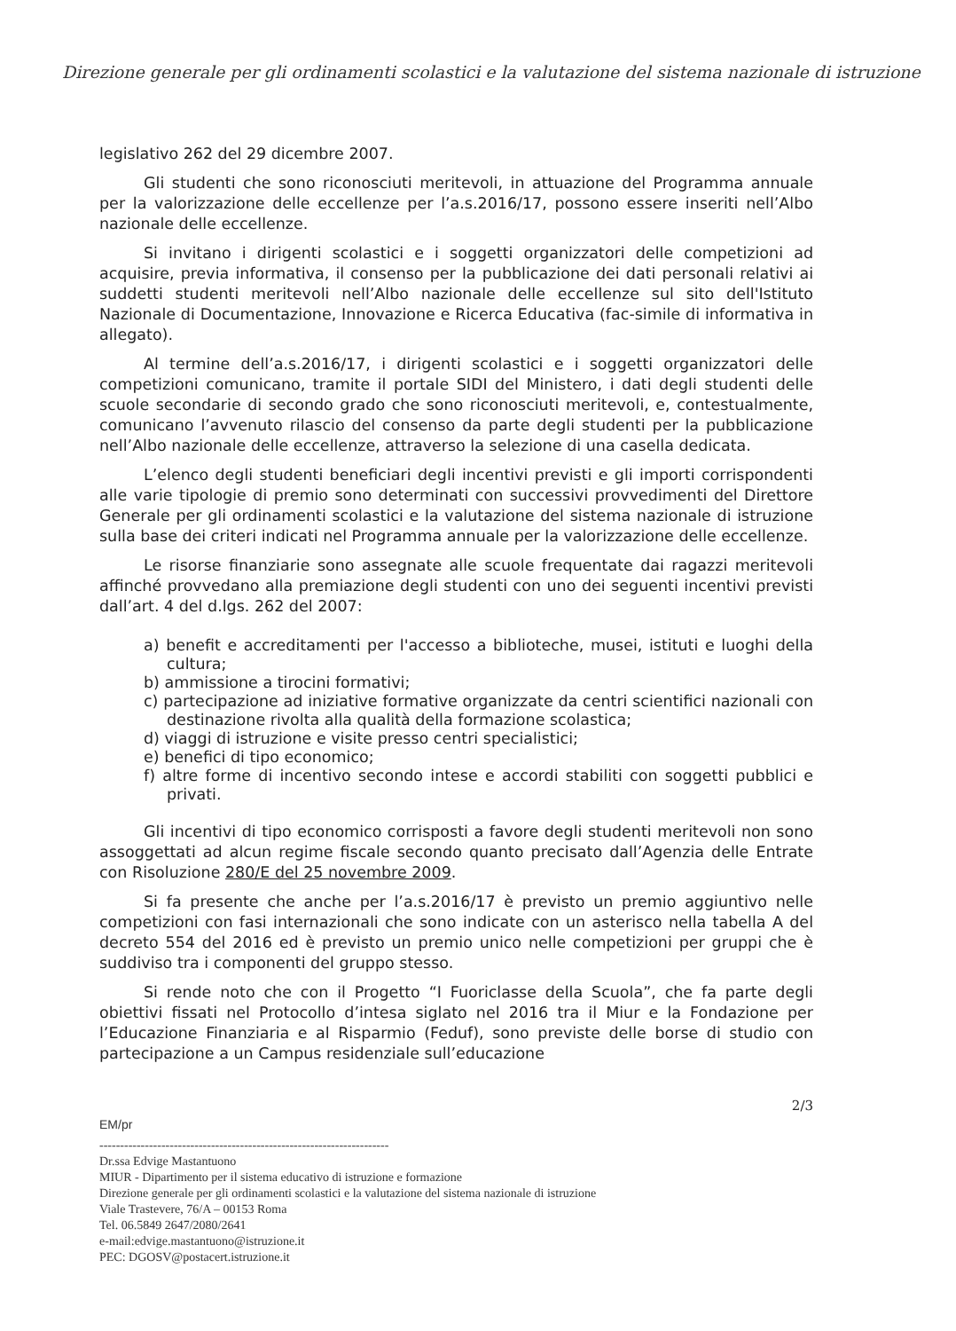Direzione generale per gli ordinamenti scolastici e la valutazione del sistema nazionale di istruzione
legislativo 262 del 29 dicembre 2007.
Gli studenti che sono riconosciuti meritevoli, in attuazione del Programma annuale per la valorizzazione delle eccellenze per l’a.s.2016/17, possono essere inseriti nell’Albo nazionale delle eccellenze.
Si invitano i dirigenti scolastici e i soggetti organizzatori delle competizioni ad acquisire, previa informativa, il consenso per la pubblicazione dei dati personali relativi ai suddetti studenti meritevoli nell’Albo nazionale delle eccellenze sul sito dell'Istituto Nazionale di Documentazione, Innovazione e Ricerca Educativa (fac-simile di informativa in allegato).
Al termine dell’a.s.2016/17, i dirigenti scolastici e i soggetti organizzatori delle competizioni comunicano, tramite il portale SIDI del Ministero, i dati degli studenti delle scuole secondarie di secondo grado che sono riconosciuti meritevoli, e, contestualmente, comunicano l’avvenuto rilascio del consenso da parte degli studenti per la pubblicazione nell’Albo nazionale delle eccellenze, attraverso la selezione di una casella dedicata.
L’elenco degli studenti beneficiari degli incentivi previsti e gli importi corrispondenti alle varie tipologie di premio sono determinati con successivi provvedimenti del Direttore Generale per gli ordinamenti scolastici e la valutazione del sistema nazionale di istruzione sulla base dei criteri indicati nel Programma annuale per la valorizzazione delle eccellenze.
Le risorse finanziarie sono assegnate alle scuole frequentate dai ragazzi meritevoli affinché provvedano alla premiazione degli studenti con uno dei seguenti incentivi previsti dall’art. 4 del d.lgs. 262 del 2007:
a) benefit e accreditamenti per l'accesso a biblioteche, musei, istituti e luoghi della cultura;
b) ammissione a tirocini formativi;
c) partecipazione ad iniziative formative organizzate da centri scientifici nazionali con destinazione rivolta alla qualità della formazione scolastica;
d) viaggi di istruzione e visite presso centri specialistici;
e) benefici di tipo economico;
f) altre forme di incentivo secondo intese e accordi stabiliti con soggetti pubblici e privati.
Gli incentivi di tipo economico corrisposti a favore degli studenti meritevoli non sono assoggettati ad alcun regime fiscale secondo quanto precisato dall’Agenzia delle Entrate con Risoluzione 280/E del 25 novembre 2009.
Si fa presente che anche per l’a.s.2016/17 è previsto un premio aggiuntivo nelle competizioni con fasi internazionali che sono indicate con un asterisco nella tabella A del decreto 554 del 2016 ed è previsto un premio unico nelle competizioni per gruppi che è suddiviso tra i componenti del gruppo stesso.
Si rende noto che con il Progetto “I Fuoriclasse della Scuola”, che fa parte degli obiettivi fissati nel Protocollo d’intesa siglato nel 2016 tra il Miur e la Fondazione per l’Educazione Finanziaria e al Risparmio (Feduf), sono previste delle borse di studio con partecipazione a un Campus residenziale sull’educazione
2/3
EM/pr
----------------------------------------------------------------------
Dr.ssa Edvige Mastantuono
MIUR - Dipartimento per il sistema educativo di istruzione e formazione
Direzione generale per gli ordinamenti scolastici e la valutazione del sistema nazionale di istruzione
Viale Trastevere, 76/A – 00153 Roma
Tel. 06.5849 2647/2080/2641
e-mail:edvige.mastantuono@istruzione.it
PEC: DGOSV@postacert.istruzione.it